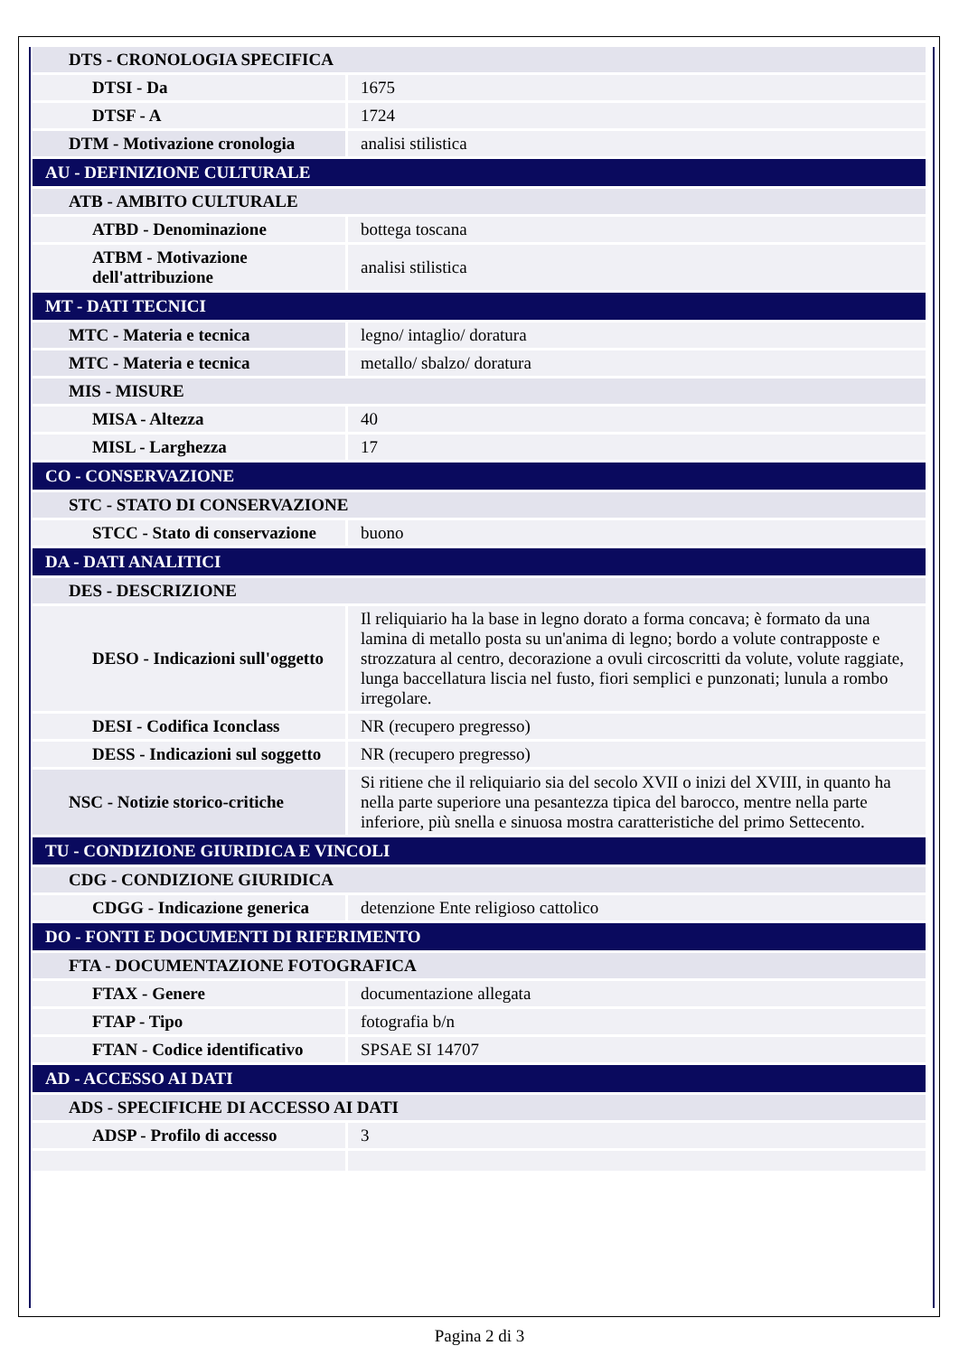| DTS - CRONOLOGIA SPECIFICA | |
| DTSI - Da | 1675 |
| DTSF - A | 1724 |
| DTM - Motivazione cronologia | analisi stilistica |
| AU - DEFINIZIONE CULTURALE | |
| ATB - AMBITO CULTURALE | |
| ATBD - Denominazione | bottega toscana |
| ATBM - Motivazione dell'attribuzione | analisi stilistica |
| MT - DATI TECNICI | |
| MTC - Materia e tecnica | legno/ intaglio/ doratura |
| MTC - Materia e tecnica | metallo/ sbalzo/ doratura |
| MIS - MISURE | |
| MISA - Altezza | 40 |
| MISL - Larghezza | 17 |
| CO - CONSERVAZIONE | |
| STC - STATO DI CONSERVAZIONE | |
| STCC - Stato di conservazione | buono |
| DA - DATI ANALITICI | |
| DES - DESCRIZIONE | |
| DESO - Indicazioni sull'oggetto | Il reliquiario ha la base in legno dorato a forma concava; è formato da una lamina di metallo posta su un'anima di legno; bordo a volute contrapposte e strozzatura al centro, decorazione a ovuli circoscritti da volute, volute raggiate, lunga baccellatura liscia nel fusto, fiori semplici e punzonati; lunula a rombo irregolare. |
| DESI - Codifica Iconclass | NR (recupero pregresso) |
| DESS - Indicazioni sul soggetto | NR (recupero pregresso) |
| NSC - Notizie storico-critiche | Si ritiene che il reliquiario sia del secolo XVII o inizi del XVIII, in quanto ha nella parte superiore una pesantezza tipica del barocco, mentre nella parte inferiore, più snella e sinuosa mostra caratteristiche del primo Settecento. |
| TU - CONDIZIONE GIURIDICA E VINCOLI | |
| CDG - CONDIZIONE GIURIDICA | |
| CDGG - Indicazione generica | detenzione Ente religioso cattolico |
| DO - FONTI E DOCUMENTI DI RIFERIMENTO | |
| FTA - DOCUMENTAZIONE FOTOGRAFICA | |
| FTAX - Genere | documentazione allegata |
| FTAP - Tipo | fotografia b/n |
| FTAN - Codice identificativo | SPSAE SI 14707 |
| AD - ACCESSO AI DATI | |
| ADS - SPECIFICHE DI ACCESSO AI DATI | |
| ADSP - Profilo di accesso | 3 |
Pagina 2 di 3